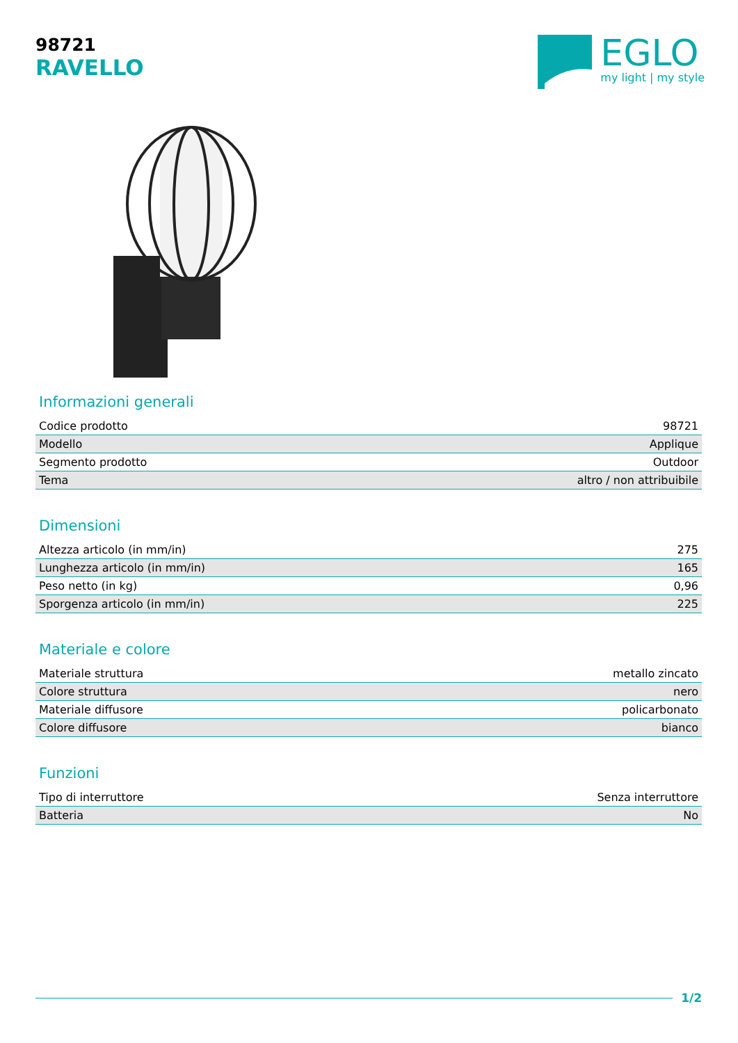98721
RAVELLO
EGLO
my light | my style
Informazioni generali
| Codice prodotto | 98721 |
| Modello | Applique |
| Segmento prodotto | Outdoor |
| Tema | altro / non attribuibile |
Dimensioni
| Altezza articolo (in mm/in) | 275 |
| Lunghezza articolo (in mm/in) | 165 |
| Peso netto (in kg) | 0,96 |
| Sporgenza articolo (in mm/in) | 225 |
Materiale e colore
| Materiale struttura | metallo zincato |
| Colore struttura | nero |
| Materiale diffusore | policarbonato |
| Colore diffusore | bianco |
Funzioni
| Tipo di interruttore | Senza interruttore |
| Batteria | No |
1/2